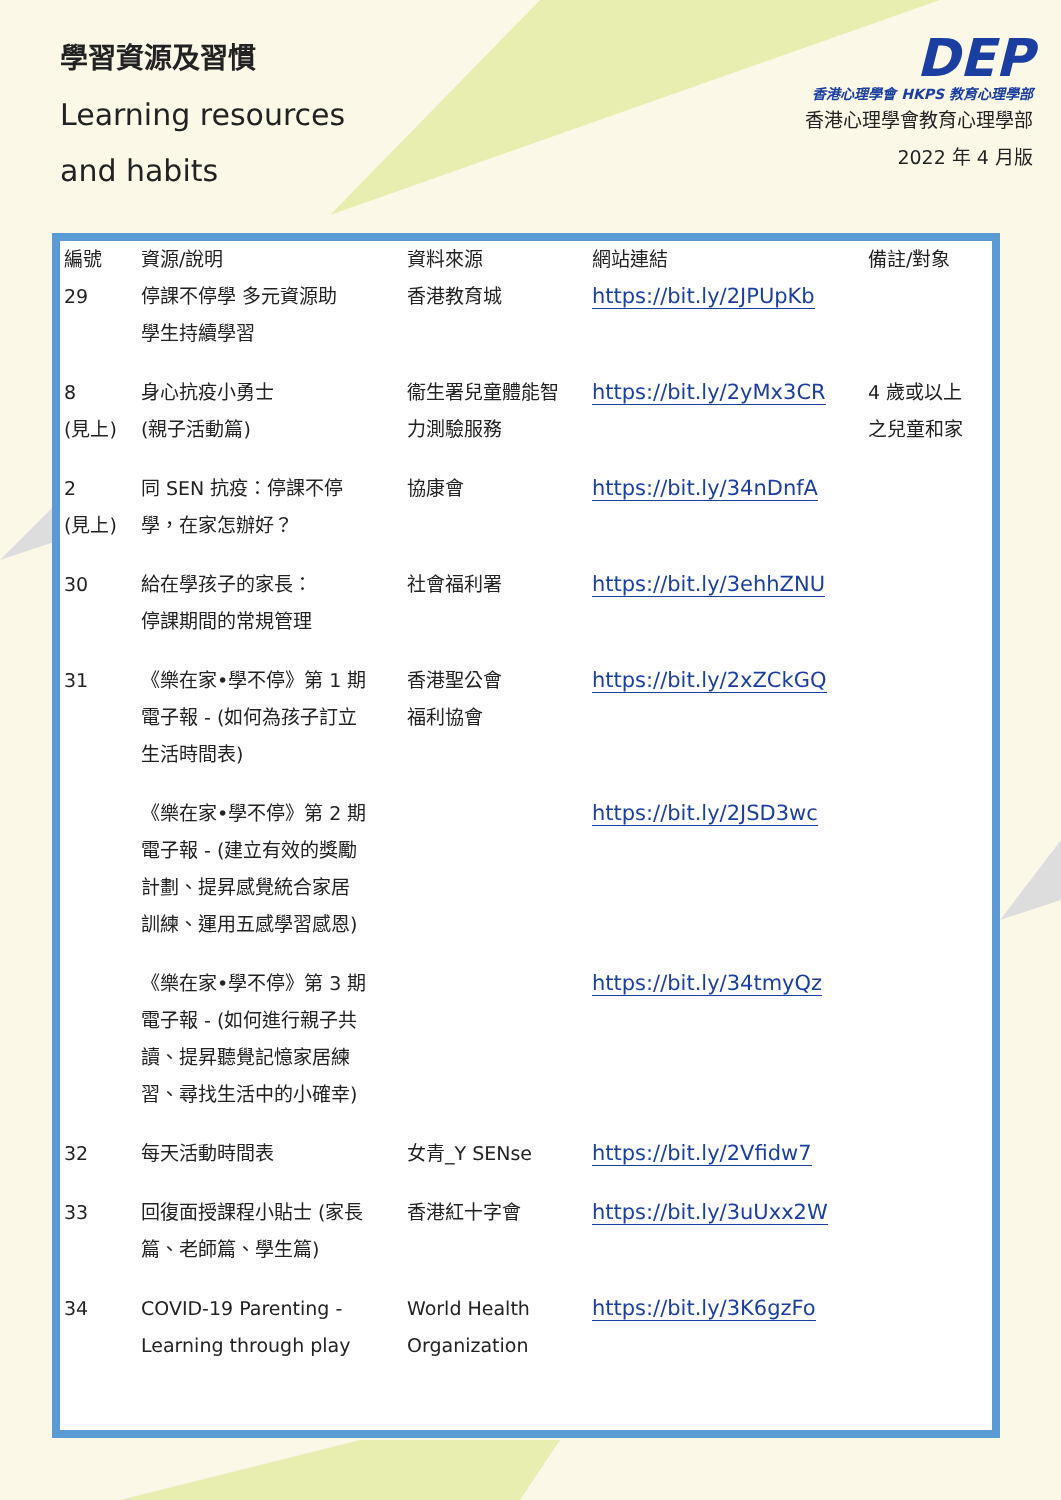學習資源及習慣
Learning resources
and habits
DEP
香港心理學會 HKPS 教育心理學部
香港心理學會教育心理學部
2022 年 4 月版
| 編號 | 資源/說明 | 資料來源 | 網站連結 | 備註/對象 |
| --- | --- | --- | --- | --- |
| 29 | 停課不停學 多元資源助 學生持續學習 | 香港教育城 | https://bit.ly/2JPUpKb | |
| 8 (見上) | 身心抗疫小勇士 (親子活動篇) | 衞生署兒童體能智 力測驗服務 | https://bit.ly/2yMx3CR | 4 歲或以上 之兒童和家 |
| 2 (見上) | 同 SEN 抗疫：停課不停 學，在家怎辦好？ | 協康會 | https://bit.ly/34nDnfA | |
| 30 | 給在學孩子的家長： 停課期間的常規管理 | 社會福利署 | https://bit.ly/3ehhZNU | |
| 31 | 《樂在家•學不停》第 1 期 電子報 - (如何為孩子訂立 生活時間表) | 香港聖公會 福利協會 | https://bit.ly/2xZCkGQ | |
| | 《樂在家•學不停》第 2 期 電子報 - (建立有效的獎勵 計劃、提昇感覺統合家居 訓練、運用五感學習感恩) | | https://bit.ly/2JSD3wc | |
| | 《樂在家•學不停》第 3 期 電子報 - (如何進行親子共 讀、提昇聽覺記憶家居練 習、尋找生活中的小確幸) | | https://bit.ly/34tmyQz | |
| 32 | 每天活動時間表 | 女青_Y SENse | https://bit.ly/2Vfidw7 | |
| 33 | 回復面授課程小貼士 (家長 篇、老師篇、學生篇) | 香港紅十字會 | https://bit.ly/3uUxx2W | |
| 34 | COVID-19 Parenting - Learning through play | World Health Organization | https://bit.ly/3K6gzFo | |